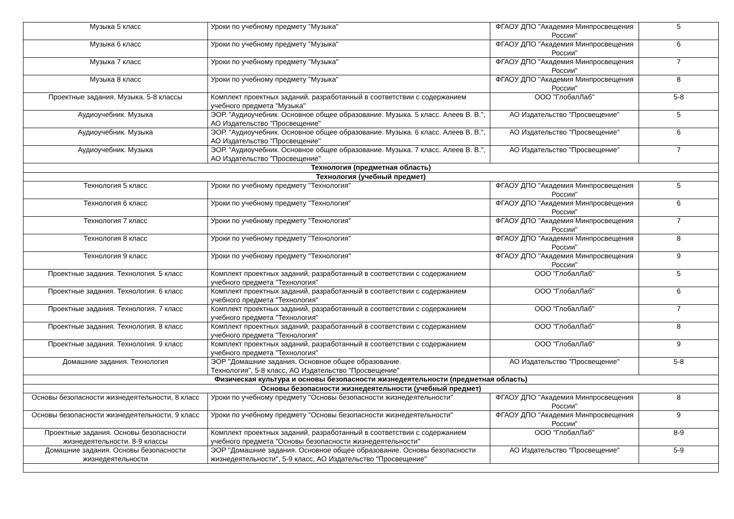| Музыка 5 класс | Уроки по учебному предмету "Музыка" | ФГАОУ ДПО "Академия Минпросвещения России" | 5 |
| Музыка 6 класс | Уроки по учебному предмету "Музыка" | ФГАОУ ДПО "Академия Минпросвещения России" | 6 |
| Музыка 7 класс | Уроки по учебному предмету "Музыка" | ФГАОУ ДПО "Академия Минпросвещения России" | 7 |
| Музыка 8 класс | Уроки по учебному предмету "Музыка" | ФГАОУ ДПО "Академия Минпросвещения России" | 8 |
| Проектные задания. Музыка. 5-8 классы | Комплект проектных заданий, разработанный в соответствии с содержанием учебного предмета "Музыка" | ООО "ГлобалЛаб" | 5-8 |
| Аудиоучебник. Музыка | ЭОР. "Аудиоучебник. Основное общее образование. Музыка. 5 класс. Алеев В. В.", АО Издательство "Просвещение" | АО Издательство "Просвещение" | 5 |
| Аудиоучебник. Музыка | ЭОР. "Аудиоучебник. Основное общее образование. Музыка. 6 класс. Алеев В. В.", АО Издательство "Просвещение" | АО Издательство "Просвещение" | 6 |
| Аудиоучебник. Музыка | ЭОР. "Аудиоучебник. Основное общее образование. Музыка. 7 класс. Алеев В. В.", АО Издательство "Просвещение" | АО Издательство "Просвещение" | 7 |
| Технология (предметная область) | | | |
| Технология (учебный предмет) | | | |
| Технология 5 класс | Уроки по учебному предмету "Технология" | ФГАОУ ДПО "Академия Минпросвещения России" | 5 |
| Технология 6 класс | Уроки по учебному предмету "Технология" | ФГАОУ ДПО "Академия Минпросвещения России" | 6 |
| Технология 7 класс | Уроки по учебному предмету "Технология" | ФГАОУ ДПО "Академия Минпросвещения России" | 7 |
| Технология 8 класс | Уроки по учебному предмету "Технология" | ФГАОУ ДПО "Академия Минпросвещения России" | 8 |
| Технология 9 класс | Уроки по учебному предмету "Технология" | ФГАОУ ДПО "Академия Минпросвещения России" | 9 |
| Проектные задания. Технология. 5 класс | Комплект проектных заданий, разработанный в соответствии с содержанием учебного предмета "Технология" | ООО "ГлобалЛаб" | 5 |
| Проектные задания. Технология. 6 класс | Комплект проектных заданий, разработанный в соответствии с содержанием учебного предмета "Технология" | ООО "ГлобалЛаб" | 6 |
| Проектные задания. Технология. 7 класс | Комплект проектных заданий, разработанный в соответствии с содержанием учебного предмета "Технология" | ООО "ГлобалЛаб" | 7 |
| Проектные задания. Технология. 8 класс | Комплект проектных заданий, разработанный в соответствии с содержанием учебного предмета "Технология" | ООО "ГлобалЛаб" | 8 |
| Проектные задания. Технология. 9 класс | Комплект проектных заданий, разработанный в соответствии с содержанием учебного предмета "Технология" | ООО "ГлобалЛаб" | 9 |
| Домашние задания. Технология | ЭОР "Домашние задания. Основное общее образование. Технология", 5-8 класс, АО Издательство "Просвещение" | АО Издательство "Просвещение" | 5-8 |
| Физическая культура и основы безопасности жизнедеятельности (предметная область) | | | |
| Основы безопасности жизнедеятельности (учебный предмет) | | | |
| Основы безопасности жизнедеятельности, 8 класс | Уроки по учебному предмету "Основы безопасности жизнедеятельности" | ФГАОУ ДПО "Академия Минпросвещения России" | 8 |
| Основы безопасности жизнедеятельности, 9 класс | Уроки по учебному предмету "Основы безопасности жизнедеятельности" | ФГАОУ ДПО "Академия Минпросвещения России" | 9 |
| Проектные задания. Основы безопасности жизнедеятельности. 8-9 классы | Комплект проектных заданий, разработанный в соответствии с содержанием учебного предмета "Основы безопасности жизнедеятельности" | ООО "ГлобалЛаб" | 8-9 |
| Домашние задания. Основы безопасности жизнедеятельности | ЭОР "Домашние задания. Основное общее образование. Основы безопасности жизнедеятельности", 5-9 класс, АО Издательство "Просвещение" | АО Издательство "Просвещение" | 5-9 |